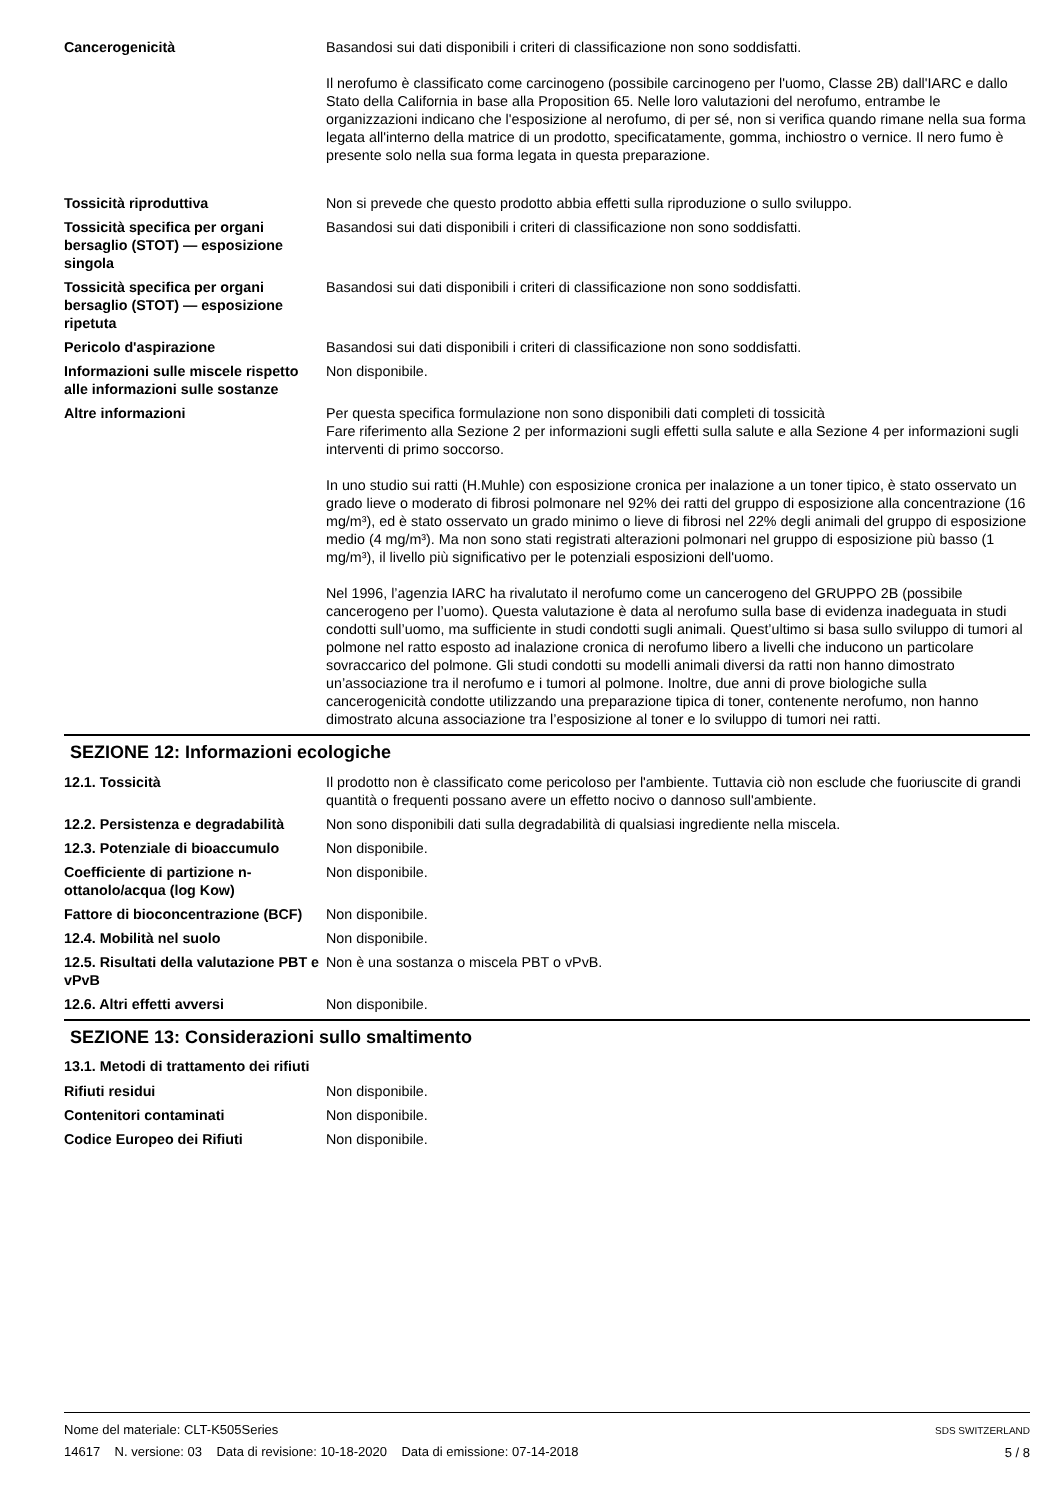Cancerogenicità Basandosi sui dati disponibili i criteri di classificazione non sono soddisfatti.
Il nerofumo è classificato come carcinogeno (possibile carcinogeno per l'uomo, Classe 2B) dall'IARC e dallo Stato della California in base alla Proposition 65. Nelle loro valutazioni del nerofumo, entrambe le organizzazioni indicano che l'esposizione al nerofumo, di per sé, non si verifica quando rimane nella sua forma legata all'interno della matrice di un prodotto, specificatamente, gomma, inchiostro o vernice. Il nero fumo è presente solo nella sua forma legata in questa preparazione.
Tossicità riproduttiva Non si prevede che questo prodotto abbia effetti sulla riproduzione o sullo sviluppo.
Tossicità specifica per organi bersaglio (STOT) — esposizione singola
Basandosi sui dati disponibili i criteri di classificazione non sono soddisfatti.
Tossicità specifica per organi bersaglio (STOT) — esposizione ripetuta
Basandosi sui dati disponibili i criteri di classificazione non sono soddisfatti.
Pericolo d'aspirazione Basandosi sui dati disponibili i criteri di classificazione non sono soddisfatti.
Informazioni sulle miscele rispetto alle informazioni sulle sostanze
Non disponibile.
Altre informazioni Per questa specifica formulazione non sono disponibili dati completi di tossicità
Fare riferimento alla Sezione 2 per informazioni sugli effetti sulla salute e alla Sezione 4 per informazioni sugli interventi di primo soccorso.
In uno studio sui ratti (H.Muhle) con esposizione cronica per inalazione a un toner tipico, è stato osservato un grado lieve o moderato di fibrosi polmonare nel 92% dei ratti del gruppo di esposizione alla concentrazione (16 mg/m³), ed è stato osservato un grado minimo o lieve di fibrosi nel 22% degli animali del gruppo di esposizione medio (4 mg/m³). Ma non sono stati registrati alterazioni polmonari nel gruppo di esposizione più basso (1 mg/m³), il livello più significativo per le potenziali esposizioni dell'uomo.
Nel 1996, l’agenzia IARC ha rivalutato il nerofumo come un cancerogeno del GRUPPO 2B (possibile cancerogeno per l’uomo). Questa valutazione è data al nerofumo sulla base di evidenza inadeguata in studi condotti sull’uomo, ma sufficiente in studi condotti sugli animali. Quest’ultimo si basa sullo sviluppo di tumori al polmone nel ratto esposto ad inalazione cronica di nerofumo libero a livelli che inducono un particolare sovraccarico del polmone. Gli studi condotti su modelli animali diversi da ratti non hanno dimostrato un’associazione tra il nerofumo e i tumori al polmone. Inoltre, due anni di prove biologiche sulla cancerogenicità condotte utilizzando una preparazione tipica di toner, contenente nerofumo, non hanno dimostrato alcuna associazione tra l’esposizione al toner e lo sviluppo di tumori nei ratti.
SEZIONE 12: Informazioni ecologiche
12.1. Tossicità Il prodotto non è classificato come pericoloso per l'ambiente. Tuttavia ciò non esclude che fuoriuscite di grandi quantità o frequenti possano avere un effetto nocivo o dannoso sull'ambiente.
12.2. Persistenza e degradabilità
Non sono disponibili dati sulla degradabilità di qualsiasi ingrediente nella miscela.
12.3. Potenziale di bioaccumulo
Non disponibile.
Coefficiente di partizione n-ottanolo/acqua (log Kow)
Non disponibile.
Fattore di bioconcentrazione (BCF)
Non disponibile.
12.4. Mobilità nel suolo Non disponibile.
12.5. Risultati della valutazione PBT e vPvB
Non è una sostanza o miscela PBT o vPvB.
12.6. Altri effetti avversi Non disponibile.
SEZIONE 13: Considerazioni sullo smaltimento
13.1. Metodi di trattamento dei rifiuti
Rifiuti residui Non disponibile.
Contenitori contaminati Non disponibile.
Codice Europeo dei Rifiuti Non disponibile.
SDS SWITZERLAND
5 / 8
Nome del materiale: CLT-K505Series
14617 N. versione: 03 Data di revisione: 10-18-2020 Data di emissione: 07-14-2018